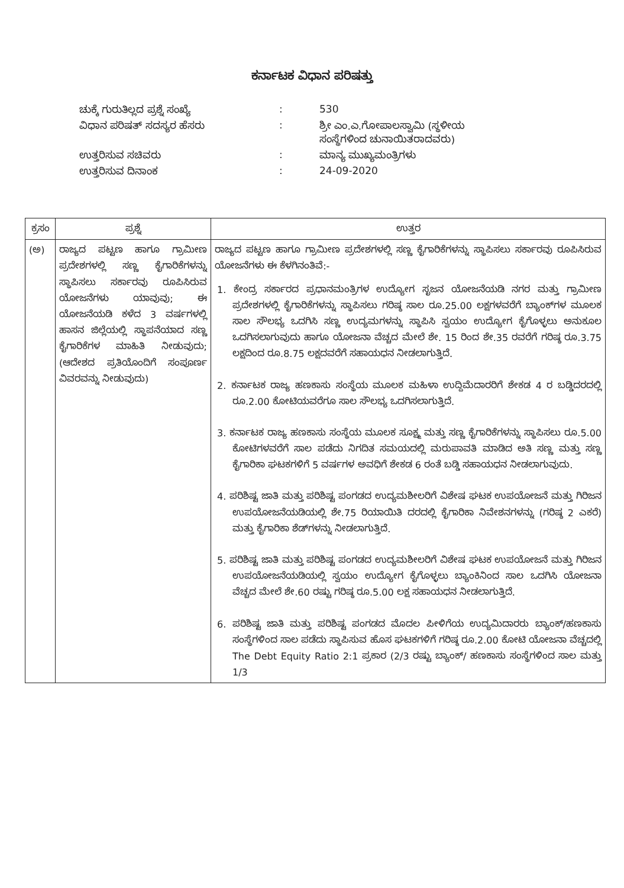ಕರ್ನಾಟಕ ವಿಧಾನ ಪರಿಷತ್ತು
| ಚುಕ್ಕೆ ಗುರುತಿಲ್ಲದ ಪ್ರಶ್ನೆ ಸಂಖ್ಯೆ | : | 530 |
| ವಿಧಾನ ಪರಿಷತ್ ಸದಸ್ಯರ ಹೆಸರು | : | ಶ್ರೀ ಎಂ.ಎ.ಗೋಪಾಲಸ್ವಾಮಿ (ಸ್ಥಳೀಯ ಸಂಸ್ಥೆಗಳಿಂದ ಚುನಾಯಿತರಾದವರು) |
| ಉತ್ತರಿಸುವ ಸಚಿವರು | : | ಮಾನ್ಯ ಮುಖ್ಯಮಂತ್ರಿಗಳು |
| ಉತ್ತರಿಸುವ ದಿನಾಂಕ | : | 24-09-2020 |
| ಕ್ರಸಂ | ಪ್ರಶ್ನೆ | ಉತ್ತರ |
| --- | --- | --- |
| (ಅ) | ರಾಜ್ಯದ ಪಟ್ಟಣ ಹಾಗೂ ಗ್ರಾಮೀಣ ಪ್ರದೇಶಗಳಲ್ಲಿ ಸಣ್ಣ ಕೈಗಾರಿಕೆಗಳನ್ನು ಸ್ಥಾಪಿಸಲು ಸರ್ಕಾರವು ರೂಪಿಸಿರುವ ಯೋಜನೆಗಳು ಯಾವುವು; ಈ ಯೋಜನೆಯಡಿ ಕಳೆದ 3 ವರ್ಷಗಳಲ್ಲಿ ಹಾಸನ ಜಿಲ್ಲೆಯಲ್ಲಿ ಸ್ಥಾಪನೆಯಾದ ಸಣ್ಣ ಕೈಗಾರಿಕೆಗಳ ಮಾಹಿತಿ ನೀಡುವುದು; (ಆದೇಶದ ಪ್ರತಿಯೊಂದಿಗೆ ಸಂಪೂರ್ಣ ವಿವರವನ್ನು ನೀಡುವುದು) | ರಾಜ್ಯದ ಪಟ್ಟಣ ಹಾಗೂ ಗ್ರಾಮೀಣ ಪ್ರದೇಶಗಳಲ್ಲಿ ಸಣ್ಣ ಕೈಗಾರಿಕೆಗಳನ್ನು ಸ್ಥಾಪಿಸಲು ಸರ್ಕಾರವು ರೂಪಿಸಿರುವ ಯೋಜನೆಗಳು ಈ ಕೆಳಗಿನಂತಿವೆ:- 1. ಕೇಂದ್ರ ಸರ್ಕಾರದ ಪ್ರಧಾನಮಂತ್ರಿಗಳ ಉದ್ಯೋಗ ಸೃಜನ ಯೋಜನೆಯಡಿ ನಗರ ಮತ್ತು ಗ್ರಾಮೀಣ ಪ್ರದೇಶಗಳಲ್ಲಿ ಕೈಗಾರಿಕೆಗಳನ್ನು ಸ್ಥಾಪಿಸಲು ಗರಿಷ್ಠ ಸಾಲ ರೂ.25.00 ಲಕ್ಷಗಳವರೆಗೆ ಬ್ಯಾಂಕ್‌ಗಳ ಮೂಲಕ ಸಾಲ ಸೌಲಭ್ಯ ಒದಗಿಸಿ ಸಣ್ಣ ಉದ್ಯಮಗಳನ್ನು ಸ್ಥಾಪಿಸಿ ಸ್ವಯಂ ಉದ್ಯೋಗ ಕೈಗೊಳ್ಳಲು ಅನುಕೂಲ ಒದಗಿಸಲಾಗುವುದು ಹಾಗೂ ಯೋಜನಾ ವೆಚ್ಚದ ಮೇಲೆ ಶೇ. 15 ರಿಂದ ಶೇ.35 ರವರೆಗೆ ಗರಿಷ್ಠ ರೂ.3.75 ಲಕ್ಷದಿಂದ ರೂ.8.75 ಲಕ್ಷದವರೆಗೆ ಸಹಾಯಧನ ನೀಡಲಾಗುತ್ತಿದೆ. 2. ಕರ್ನಾಟಕ ರಾಜ್ಯ ಹಣಕಾಸು ಸಂಸ್ಥೆಯ ಮೂಲಕ ಮಹಿಳಾ ಉದ್ದಿಮೆದಾರರಿಗೆ ಶೇಕಡ 4 ರ ಬಡ್ಡಿದರದಲ್ಲಿ ರೂ.2.00 ಕೋಟಿಯವರೆಗೂ ಸಾಲ ಸೌಲಭ್ಯ ಒದಗಿಸಲಾಗುತ್ತಿದೆ. 3. ಕರ್ನಾಟಕ ರಾಜ್ಯ ಹಣಕಾಸು ಸಂಸ್ಥೆಯ ಮೂಲಕ ಸೂಕ್ಷ್ಮ ಮತ್ತು ಸಣ್ಣ ಕೈಗಾರಿಕೆಗಳನ್ನು ಸ್ಥಾಪಿಸಲು ರೂ.5.00 ಕೋಟಿಗಳವರೆಗೆ ಸಾಲ ಪಡೆದು ನಿಗದಿತ ಸಮಯದಲ್ಲಿ ಮರುಪಾವತಿ ಮಾಡಿದ ಅತಿ ಸಣ್ಣ ಮತ್ತು ಸಣ್ಣ ಕೈಗಾರಿಕಾ ಘಟಕಗಳಿಗೆ 5 ವರ್ಷಗಳ ಅವಧಿಗೆ ಶೇಕಡ 6 ರಂತೆ ಬಡ್ಡಿ ಸಹಾಯಧನ ನೀಡಲಾಗುವುದು. 4. ಪರಿಶಿಷ್ಟ ಜಾತಿ ಮತ್ತು ಪರಿಶಿಷ್ಟ ಪಂಗಡದ ಉದ್ಯಮಶೀಲರಿಗೆ ವಿಶೇಷ ಘಟಕ ಉಪಯೋಜನೆ ಮತ್ತು ಗಿರಿಜನ ಉಪಯೋಜನೆಯಡಿಯಲ್ಲಿ ಶೇ.75 ರಿಯಾಯಿತಿ ದರದಲ್ಲಿ ಕೈಗಾರಿಕಾ ನಿವೇಶನಗಳನ್ನು (ಗರಿಷ್ಠ 2 ಎಕರೆ) ಮತ್ತು ಕೈಗಾರಿಕಾ ಶೆಡ್‌ಗಳನ್ನು ನೀಡಲಾಗುತ್ತಿದೆ. 5. ಪರಿಶಿಷ್ಟ ಜಾತಿ ಮತ್ತು ಪರಿಶಿಷ್ಟ ಪಂಗಡದ ಉದ್ಯಮಶೀಲರಿಗೆ ವಿಶೇಷ ಘಟಕ ಉಪಯೋಜನೆ ಮತ್ತು ಗಿರಿಜನ ಉಪಯೋಜನೆಯಡಿಯಲ್ಲಿ ಸ್ವಯಂ ಉದ್ಯೋಗ ಕೈಗೊಳ್ಳಲು ಬ್ಯಾಂಕಿನಿಂದ ಸಾಲ ಒದಗಿಸಿ ಯೋಜನಾ ವೆಚ್ಚದ ಮೇಲೆ ಶೇ.60 ರಷ್ಟು ಗರಿಷ್ಠ ರೂ.5.00 ಲಕ್ಷ ಸಹಾಯಧನ ನೀಡಲಾಗುತ್ತಿದೆ. 6. ಪರಿಶಿಷ್ಟ ಜಾತಿ ಮತ್ತು ಪರಿಶಿಷ್ಟ ಪಂಗಡದ ಮೊದಲ ಪೀಳಿಗೆಯ ಉದ್ಯಮಿದಾರರು ಬ್ಯಾಂಕ್/ಹಣಕಾಸು ಸಂಸ್ಥೆಗಳಿಂದ ಸಾಲ ಪಡೆದು ಸ್ಥಾಪಿಸುವ ಹೊಸ ಘಟಕಗಳಿಗೆ ಗರಿಷ್ಠ ರೂ.2.00 ಕೋಟಿ ಯೋಜನಾ ವೆಚ್ಚದಲ್ಲಿ The Debt Equity Ratio 2:1 ಪ್ರಕಾರ (2/3 ರಷ್ಟು ಬ್ಯಾಂಕ್/ ಹಣಕಾಸು ಸಂಸ್ಥೆಗಳಿಂದ ಸಾಲ ಮತ್ತು 1/3 |